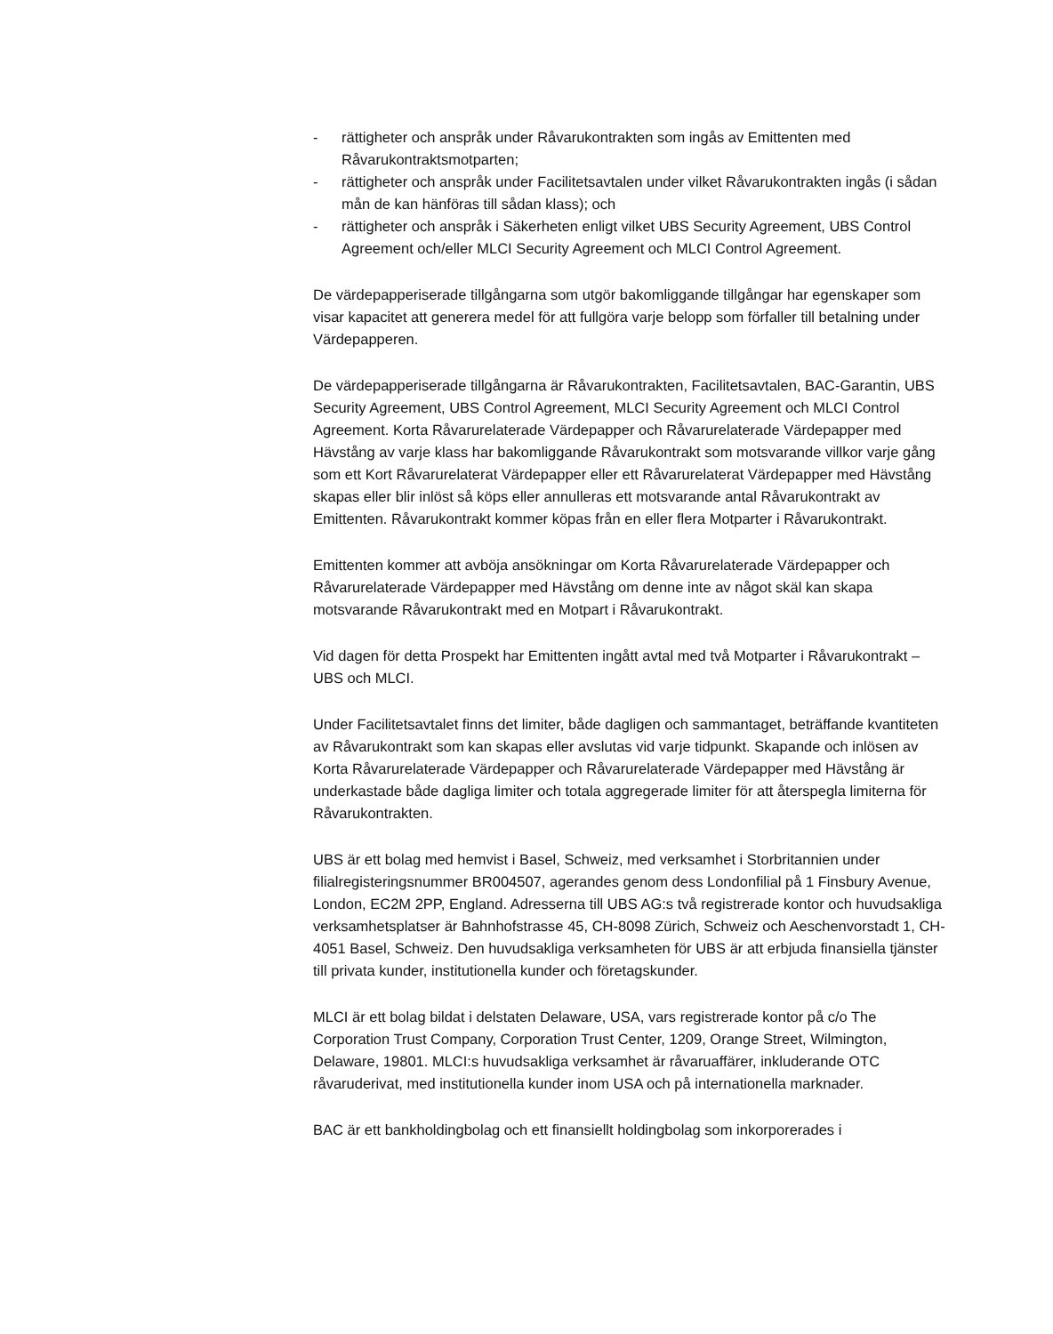- rättigheter och anspråk under Råvarukontrakten som ingås av Emittenten med Råvarukontraktsmotparten;
- rättigheter och anspråk under Facilitetsavtalen under vilket Råvarukontrakten ingås (i sådan mån de kan hänföras till sådan klass); och
- rättigheter och anspråk i Säkerheten enligt vilket UBS Security Agreement, UBS Control Agreement och/eller MLCI Security Agreement och MLCI Control Agreement.
De värdepapperiserade tillgångarna som utgör bakomliggande tillgångar har egenskaper som visar kapacitet att generera medel för att fullgöra varje belopp som förfaller till betalning under Värdepapperen.
De värdepapperiserade tillgångarna är Råvarukontrakten, Facilitetsavtalen, BAC-Garantin, UBS Security Agreement, UBS Control Agreement, MLCI Security Agreement och MLCI Control Agreement. Korta Råvarurelaterade Värdepapper och Råvarurelaterade Värdepapper med Hävstång av varje klass har bakomliggande Råvarukontrakt som motsvarande villkor varje gång som ett Kort Råvarurelaterat Värdepapper eller ett Råvarurelaterat Värdepapper med Hävstång skapas eller blir inlöst så köps eller annulleras ett motsvarande antal Råvarukontrakt av Emittenten. Råvarukontrakt kommer köpas från en eller flera Motparter i Råvarukontrakt.
Emittenten kommer att avböja ansökningar om Korta Råvarurelaterade Värdepapper och Råvarurelaterade Värdepapper med Hävstång om denne inte av något skäl kan skapa motsvarande Råvarukontrakt med en Motpart i Råvarukontrakt.
Vid dagen för detta Prospekt har Emittenten ingått avtal med två Motparter i Råvarukontrakt – UBS och MLCI.
Under Facilitetsavtalet finns det limiter, både dagligen och sammantaget, beträffande kvantiteten av Råvarukontrakt som kan skapas eller avslutas vid varje tidpunkt. Skapande och inlösen av Korta Råvarurelaterade Värdepapper och Råvarurelaterade Värdepapper med Hävstång är underkastade både dagliga limiter och totala aggregerade limiter för att återspegla limiterna för Råvarukontrakten.
UBS är ett bolag med hemvist i Basel, Schweiz, med verksamhet i Storbritannien under filialregisteringsnummer BR004507, agerandes genom dess Londonfilial på 1 Finsbury Avenue, London, EC2M 2PP, England. Adresserna till UBS AG:s två registrerade kontor och huvudsakliga verksamhetsplatser är Bahnhofstrasse 45, CH-8098 Zürich, Schweiz och Aeschenvorstadt 1, CH-4051 Basel, Schweiz. Den huvudsakliga verksamheten för UBS är att erbjuda finansiella tjänster till privata kunder, institutionella kunder och företagskunder.
MLCI är ett bolag bildat i delstaten Delaware, USA, vars registrerade kontor på c/o The Corporation Trust Company, Corporation Trust Center, 1209, Orange Street, Wilmington, Delaware, 19801. MLCI:s huvudsakliga verksamhet är råvaruaffärer, inkluderande OTC råvaruderivat, med institutionella kunder inom USA och på internationella marknader.
BAC är ett bankholdingbolag och ett finansiellt holdingbolag som inkorporerades i